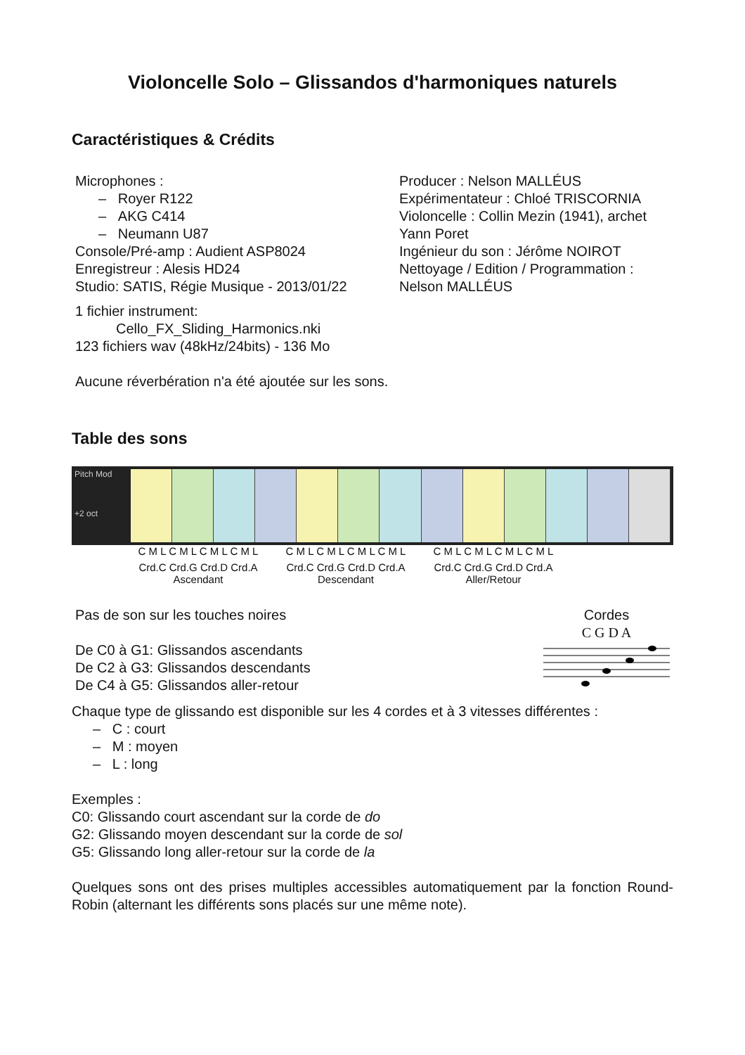Violoncelle Solo – Glissandos d'harmoniques naturels
Caractéristiques & Crédits
Microphones :
– Royer R122
– AKG C414
– Neumann U87
Console/Pré-amp : Audient ASP8024
Enregistreur : Alesis HD24
Studio: SATIS, Régie Musique - 2013/01/22
1 fichier instrument:
Cello_FX_Sliding_Harmonics.nki
123 fichiers wav (48kHz/24bits) - 136 Mo
Aucune réverbération n'a été ajoutée sur les sons.
Producer : Nelson MALLÉUS
Expérimentateur : Chloé TRISCORNIA
Violoncelle : Collin Mezin (1941), archet Yann Poret
Ingénieur du son : Jérôme NOIROT
Nettoyage / Edition / Programmation : Nelson MALLÉUS
Table des sons
Pitch Mod
+2 oct
C M L C M L C M L C M L
C M L C M L C M L C M L
C M L C M L C M L C M L
Crd.C Crd.G Crd.D Crd.A
Ascendant
Crd.C Crd.G Crd.D Crd.A
Descendant
Crd.C Crd.G Crd.D Crd.A
Aller/Retour
Pas de son sur les touches noires
De C0 à G1: Glissandos ascendants
De C2 à G3: Glissandos descendants
De C4 à G5: Glissandos aller-retour
Cordes
C G D A
Chaque type de glissando est disponible sur les 4 cordes et à 3 vitesses différentes :
– C : court
– M : moyen
– L : long
Exemples :
C0: Glissando court ascendant sur la corde de do
G2: Glissando moyen descendant sur la corde de sol
G5: Glissando long aller-retour sur la corde de la
Quelques sons ont des prises multiples accessibles automatiquement par la fonction Round-Robin (alternant les différents sons placés sur une même note).